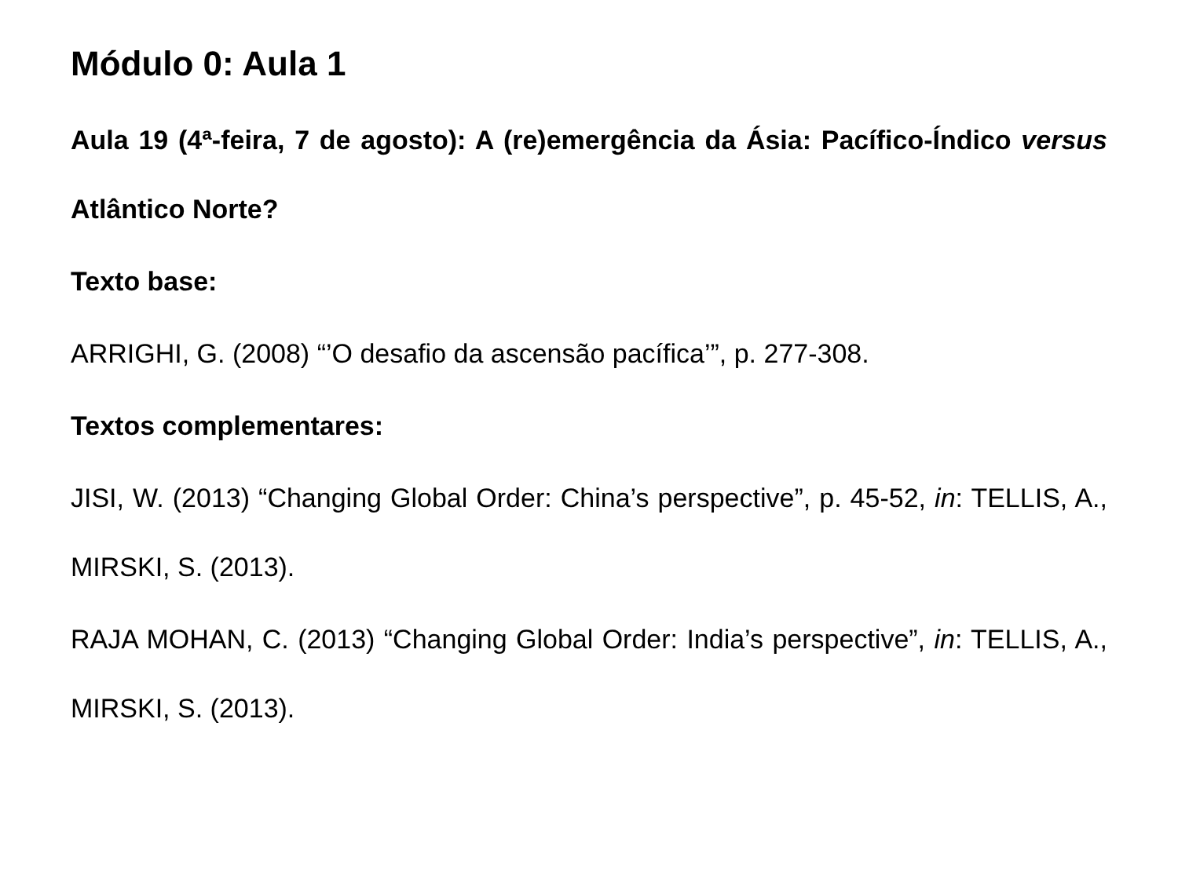Módulo 0: Aula 1
Aula 19 (4ª-feira, 7 de agosto): A (re)emergência da Ásia: Pacífico-Índico versus Atlântico Norte?
Texto base:
ARRIGHI, G. (2008) “’O desafio da ascensão pacífica’”, p. 277-308.
Textos complementares:
JISI, W. (2013) “Changing Global Order: China’s perspective”, p. 45-52, in: TELLIS, A., MIRSKI, S. (2013).
RAJA MOHAN, C. (2013) “Changing Global Order: India’s perspective”, in: TELLIS, A., MIRSKI, S. (2013).